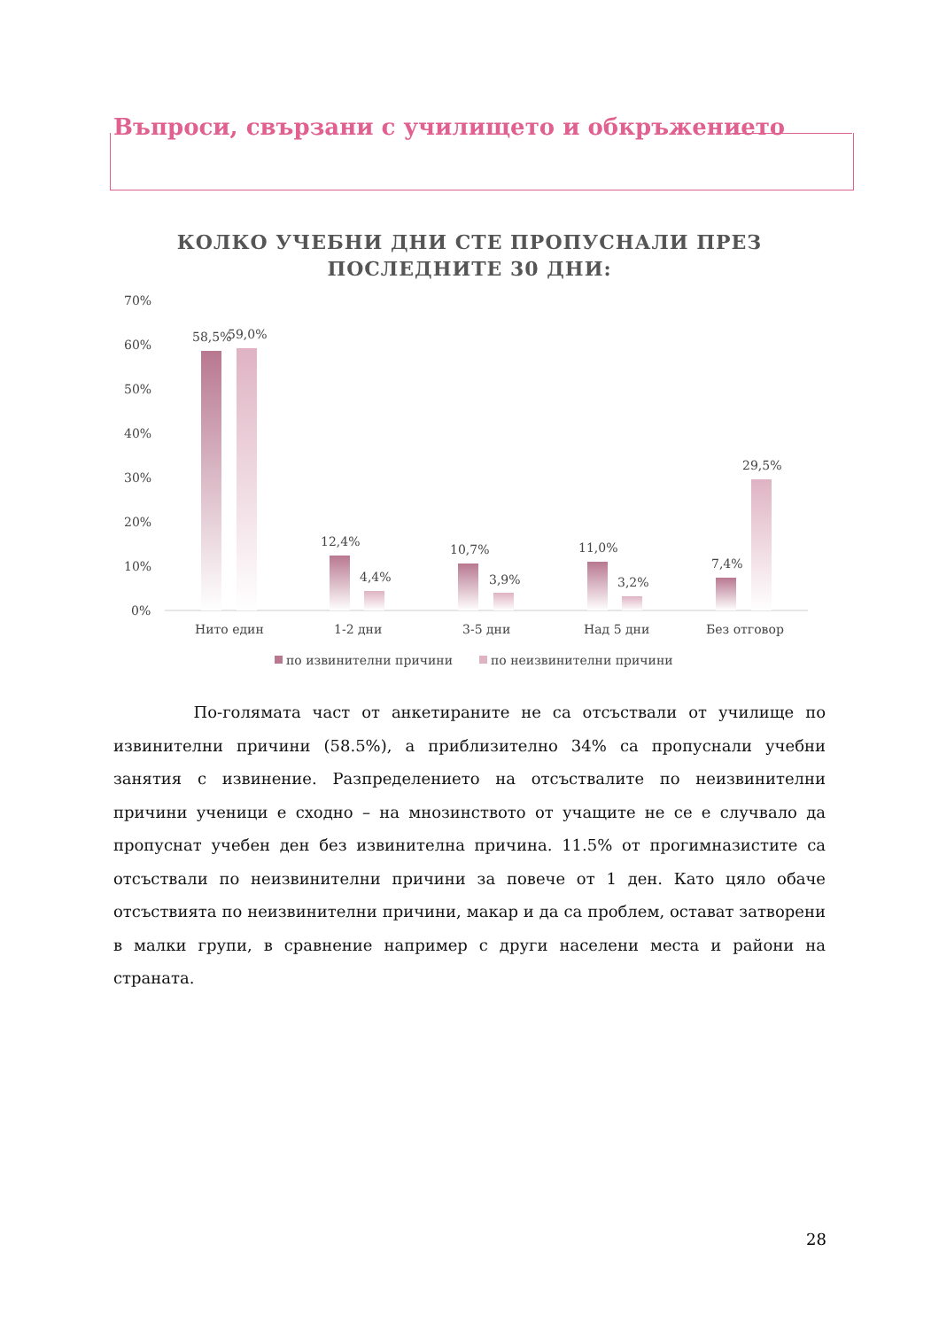Въпроси, свързани с училището и обкръжението
КОЛКО УЧЕБНИ ДНИ СТЕ ПРОПУСНАЛИ ПРЕЗ
ПОСЛЕДНИТЕ 30 ДНИ:
70%
60%
50%
40%
30%
20%
10%
0%
58,5%
59,0%
12,4%
4,4%
10,7%
3,9%
11,0%
3,2%
7,4%
29,5%
Нито един
1-2 дни
3-5 дни
Над 5 дни
Без отговор
по извинителни причини
по неизвинителни причини
По-голямата част от анкетираните не са отсъствали от училище по извинителни причини (58.5%), а приблизително 34% са пропуснали учебни занятия с извинение. Разпределението на отсъствалите по неизвинителни причини ученици е сходно – на мнозинството от учащите не се е случвало да пропуснат учебен ден без извинителна причина. 11.5% от прогимназистите са отсъствали по неизвинителни причини за повече от 1 ден. Като цяло обаче отсъствията по неизвинителни причини, макар и да са проблем, остават затворени в малки групи, в сравнение например с други населени места и райони на страната.
28